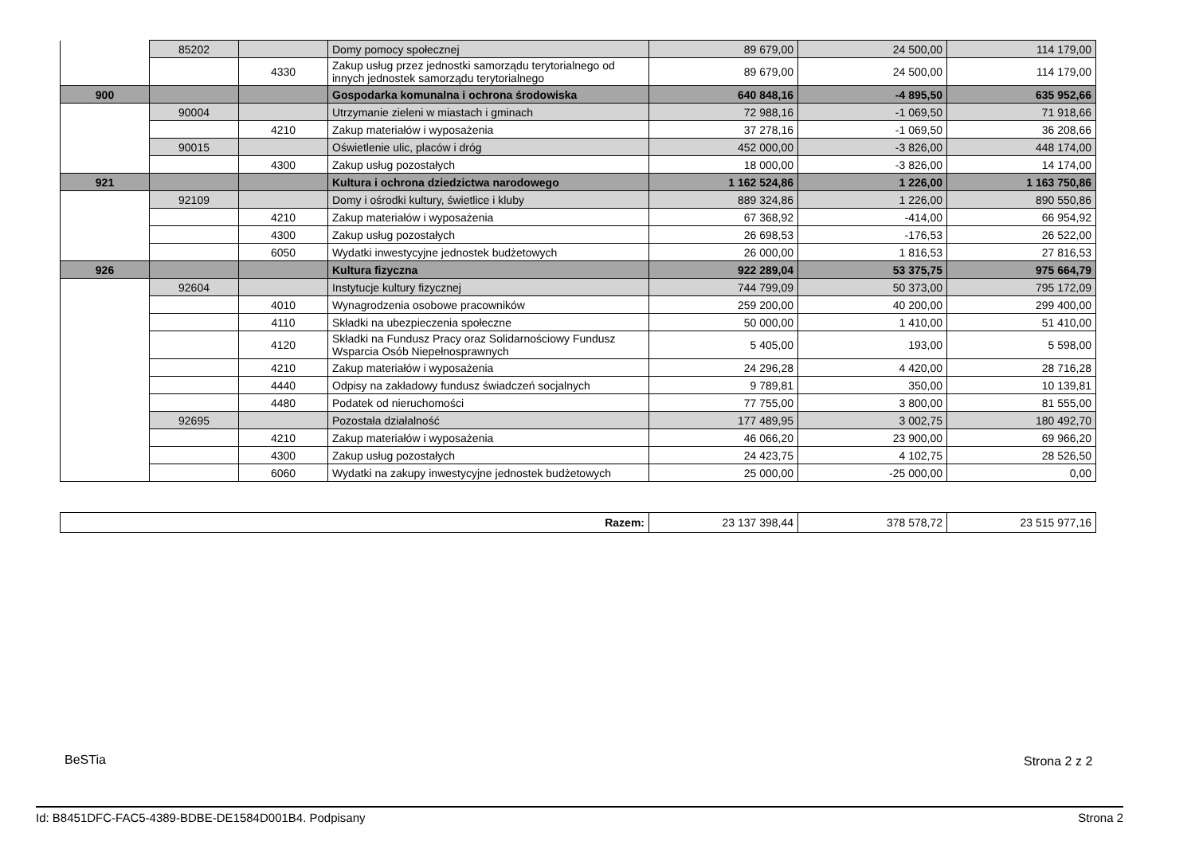| | 85202 | | Domy pomocy społecznej | 89 679,00 | 24 500,00 | 114 179,00 |
| | | 4330 | Zakup usług przez jednostki samorządu terytorialnego od innych jednostek samorządu terytorialnego | 89 679,00 | 24 500,00 | 114 179,00 |
| 900 | | | Gospodarka komunalna i ochrona środowiska | 640 848,16 | -4 895,50 | 635 952,66 |
| | 90004 | | Utrzymanie zieleni w miastach i gminach | 72 988,16 | -1 069,50 | 71 918,66 |
| | | 4210 | Zakup materiałów i wyposażenia | 37 278,16 | -1 069,50 | 36 208,66 |
| | 90015 | | Oświetlenie ulic, placów i dróg | 452 000,00 | -3 826,00 | 448 174,00 |
| | | 4300 | Zakup usług pozostałych | 18 000,00 | -3 826,00 | 14 174,00 |
| 921 | | | Kultura i ochrona dziedzictwa narodowego | 1 162 524,86 | 1 226,00 | 1 163 750,86 |
| | 92109 | | Domy i ośrodki kultury, świetlice i kluby | 889 324,86 | 1 226,00 | 890 550,86 |
| | | 4210 | Zakup materiałów i wyposażenia | 67 368,92 | -414,00 | 66 954,92 |
| | | 4300 | Zakup usług pozostałych | 26 698,53 | -176,53 | 26 522,00 |
| | | 6050 | Wydatki inwestycyjne jednostek budżetowych | 26 000,00 | 1 816,53 | 27 816,53 |
| 926 | | | Kultura fizyczna | 922 289,04 | 53 375,75 | 975 664,79 |
| | 92604 | | Instytucje kultury fizycznej | 744 799,09 | 50 373,00 | 795 172,09 |
| | | 4010 | Wynagrodzenia osobowe pracowników | 259 200,00 | 40 200,00 | 299 400,00 |
| | | 4110 | Składki na ubezpieczenia społeczne | 50 000,00 | 1 410,00 | 51 410,00 |
| | | 4120 | Składki na Fundusz Pracy oraz Solidarnościowy Fundusz Wsparcia Osób Niepełnosprawnych | 5 405,00 | 193,00 | 5 598,00 |
| | | 4210 | Zakup materiałów i wyposażenia | 24 296,28 | 4 420,00 | 28 716,28 |
| | | 4440 | Odpisy na zakładowy fundusz świadczeń socjalnych | 9 789,81 | 350,00 | 10 139,81 |
| | | 4480 | Podatek od nieruchomości | 77 755,00 | 3 800,00 | 81 555,00 |
| | 92695 | | Pozostała działalność | 177 489,95 | 3 002,75 | 180 492,70 |
| | | 4210 | Zakup materiałów i wyposażenia | 46 066,20 | 23 900,00 | 69 966,20 |
| | | 4300 | Zakup usług pozostałych | 24 423,75 | 4 102,75 | 28 526,50 |
| | | 6060 | Wydatki na zakupy inwestycyjne jednostek budżetowych | 25 000,00 | -25 000,00 | 0,00 |
| Razem: | 23 137 398,44 | 378 578,72 | 23 515 977,16 |
BeSTia Strona 2 z 2
Id: B8451DFC-FAC5-4389-BDBE-DE1584D001B4. Podpisany Strona 2